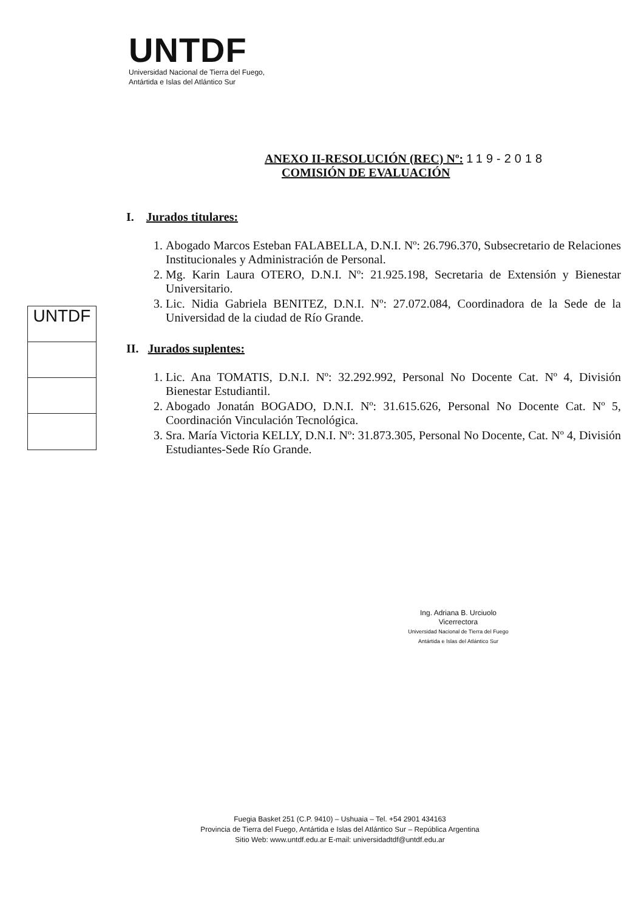UNTDF
Universidad Nacional de Tierra del Fuego,
Antártida e Islas del Atlántico Sur
ANEXO II-RESOLUCIÓN (REC) Nº: 119-2018
COMISIÓN DE EVALUACIÓN
I. Jurados titulares:
1. Abogado Marcos Esteban FALABELLA, D.N.I. Nº: 26.796.370, Subsecretario de Relaciones Institucionales y Administración de Personal.
2. Mg. Karin Laura OTERO, D.N.I. Nº: 21.925.198, Secretaria de Extensión y Bienestar Universitario.
3. Lic. Nidia Gabriela BENITEZ, D.N.I. Nº: 27.072.084, Coordinadora de la Sede de la Universidad de la ciudad de Río Grande.
II. Jurados suplentes:
1. Lic. Ana TOMATIS, D.N.I. Nº: 32.292.992, Personal No Docente Cat. Nº 4, División Bienestar Estudiantil.
2. Abogado Jonatán BOGADO, D.N.I. Nº: 31.615.626, Personal No Docente Cat. Nº 5, Coordinación Vinculación Tecnológica.
3. Sra. María Victoria KELLY, D.N.I. Nº: 31.873.305, Personal No Docente, Cat. Nº 4, División Estudiantes-Sede Río Grande.
UNTDF
Ing. Adriana B. Urciuolo
Vicerrectora
Universidad Nacional de Tierra del Fuego
Antártida e Islas del Atlántico Sur
Fuegia Basket 251 (C.P. 9410) – Ushuaia – Tel. +54 2901 434163
Provincia de Tierra del Fuego, Antártida e Islas del Atlántico Sur – República Argentina
Sitio Web: www.untdf.edu.ar E-mail: universidadtdf@untdf.edu.ar